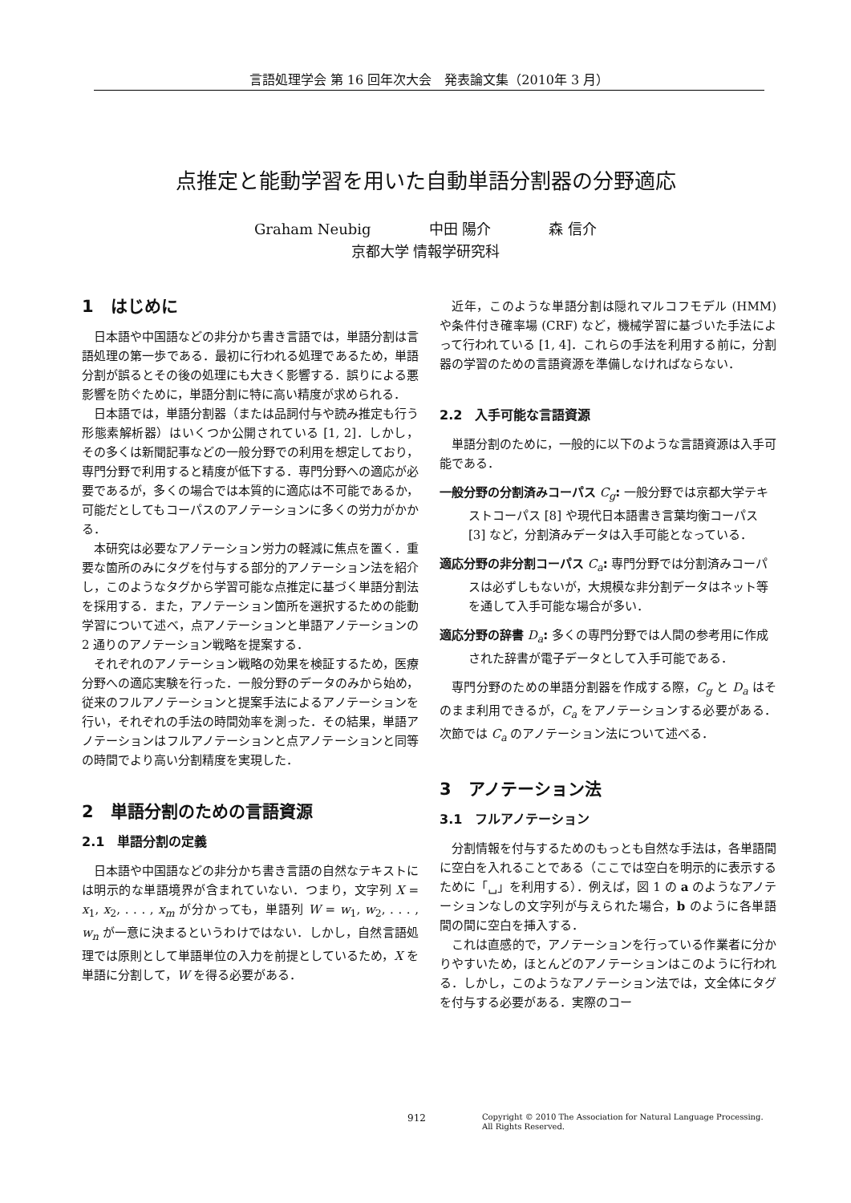言語処理学会 第 16 回年次大会　発表論文集（2010年 3 月）
点推定と能動学習を用いた自動単語分割器の分野適応
Graham Neubig　　　　中田 陽介　　　　森 信介
京都大学 情報学研究科
1　はじめに
日本語や中国語などの非分かち書き言語では，単語分割は言語処理の第一歩である．最初に行われる処理であるため，単語分割が誤るとその後の処理にも大きく影響する．誤りによる悪影響を防ぐために，単語分割に特に高い精度が求められる．
日本語では，単語分割器（または品詞付与や読み推定も行う形態素解析器）はいくつか公開されている [1, 2]．しかし，その多くは新聞記事などの一般分野での利用を想定しており，専門分野で利用すると精度が低下する．専門分野への適応が必要であるが，多くの場合では本質的に適応は不可能であるか，可能だとしてもコーパスのアノテーションに多くの労力がかかる．
本研究は必要なアノテーション労力の軽減に焦点を置く．重要な箇所のみにタグを付与する部分的アノテーション法を紹介し，このようなタグから学習可能な点推定に基づく単語分割法を採用する．また，アノテーション箇所を選択するための能動学習について述べ，点アノテーションと単語アノテーションの 2 通りのアノテーション戦略を提案する．
それぞれのアノテーション戦略の効果を検証するため，医療分野への適応実験を行った．一般分野のデータのみから始め，従来のフルアノテーションと提案手法によるアノテーションを行い，それぞれの手法の時間効率を測った．その結果，単語アノテーションはフルアノテーションと点アノテーションと同等の時間でより高い分割精度を実現した．
2　単語分割のための言語資源
2.1　単語分割の定義
日本語や中国語などの非分かち書き言語の自然なテキストには明示的な単語境界が含まれていない．つまり，文字列 X = x<sub>1</sub>, x<sub>2</sub>, . . . , x<sub>m</sub> が分かっても，単語列 W = w<sub>1</sub>, w<sub>2</sub>, . . . , w<sub>n</sub> が一意に決まるというわけではない．しかし，自然言語処理では原則として単語単位の入力を前提としているため，X を単語に分割して，W を得る必要がある．
近年，このような単語分割は隠れマルコフモデル (HMM) や条件付き確率場 (CRF) など，機械学習に基づいた手法によって行われている [1, 4]．これらの手法を利用する前に，分割器の学習のための言語資源を準備しなければならない．
2.2　入手可能な言語資源
単語分割のために，一般的に以下のような言語資源は入手可能である．
一般分野の分割済みコーパス C<sub>g</sub>: 一般分野では京都大学テキストコーパス [8] や現代日本語書き言葉均衡コーパス [3] など，分割済みデータは入手可能となっている．
適応分野の非分割コーパス C<sub>a</sub>: 専門分野では分割済みコーパスは必ずしもないが，大規模な非分割データはネット等を通して入手可能な場合が多い．
適応分野の辞書 D<sub>a</sub>: 多くの専門分野では人間の参考用に作成された辞書が電子データとして入手可能である．
専門分野のための単語分割器を作成する際，C<sub>g</sub> と D<sub>a</sub> はそのまま利用できるが，C<sub>a</sub> をアノテーションする必要がある．次節では C<sub>a</sub> のアノテーション法について述べる．
3　アノテーション法
3.1　フルアノテーション
分割情報を付与するためのもっとも自然な手法は，各単語間に空白を入れることである（ここでは空白を明示的に表示するために「␣」を利用する）．例えば，図 1 の a のようなアノテーションなしの文字列が与えられた場合，b のように各単語間の間に空白を挿入する．
これは直感的で，アノテーションを行っている作業者に分かりやすいため，ほとんどのアノテーションはこのように行われる．しかし，このようなアノテーション法では，文全体にタグを付与する必要がある．実際のコー
912
Copyright © 2010 The Association for Natural Language Processing.
All Rights Reserved.